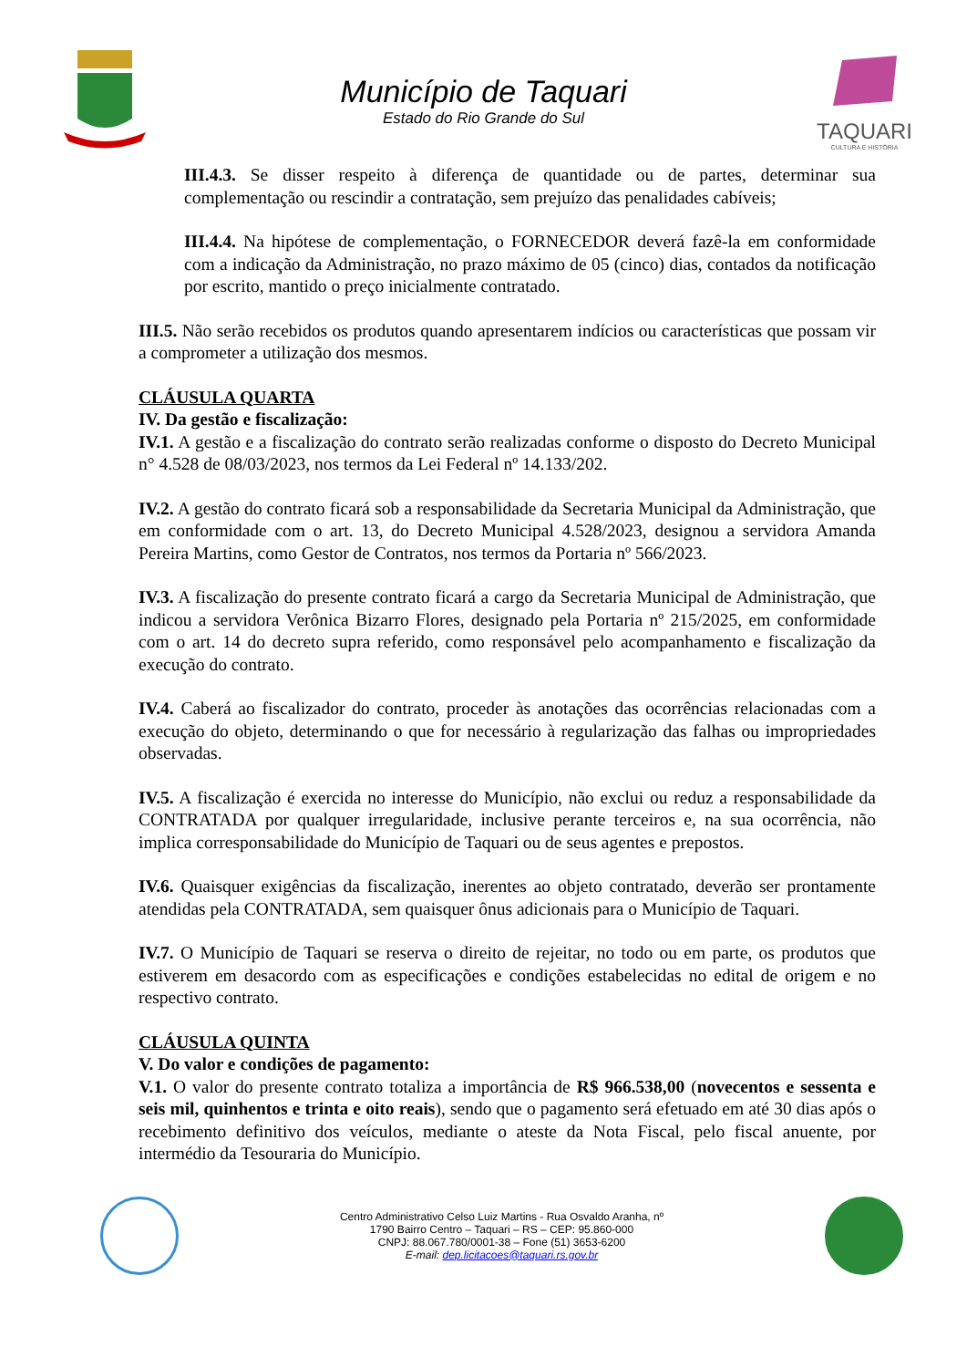Município de Taquari
Estado do Rio Grande do Sul
TAQUARI
CULTURA E HISTÓRIA
III.4.3. Se disser respeito à diferença de quantidade ou de partes, determinar sua complementação ou rescindir a contratação, sem prejuízo das penalidades cabíveis;
III.4.4. Na hipótese de complementação, o FORNECEDOR deverá fazê-la em conformidade com a indicação da Administração, no prazo máximo de 05 (cinco) dias, contados da notificação por escrito, mantido o preço inicialmente contratado.
III.5. Não serão recebidos os produtos quando apresentarem indícios ou características que possam vir a comprometer a utilização dos mesmos.
CLÁUSULA QUARTA
IV. Da gestão e fiscalização:
IV.1. A gestão e a fiscalização do contrato serão realizadas conforme o disposto do Decreto Municipal n° 4.528 de 08/03/2023, nos termos da Lei Federal nº 14.133/202.
IV.2. A gestão do contrato ficará sob a responsabilidade da Secretaria Municipal da Administração, que em conformidade com o art. 13, do Decreto Municipal 4.528/2023, designou a servidora Amanda Pereira Martins, como Gestor de Contratos, nos termos da Portaria nº 566/2023.
IV.3. A fiscalização do presente contrato ficará a cargo da Secretaria Municipal de Administração, que indicou a servidora Verônica Bizarro Flores, designado pela Portaria nº 215/2025, em conformidade com o art. 14 do decreto supra referido, como responsável pelo acompanhamento e fiscalização da execução do contrato.
IV.4. Caberá ao fiscalizador do contrato, proceder às anotações das ocorrências relacionadas com a execução do objeto, determinando o que for necessário à regularização das falhas ou impropriedades observadas.
IV.5. A fiscalização é exercida no interesse do Município, não exclui ou reduz a responsabilidade da CONTRATADA por qualquer irregularidade, inclusive perante terceiros e, na sua ocorrência, não implica corresponsabilidade do Município de Taquari ou de seus agentes e prepostos.
IV.6. Quaisquer exigências da fiscalização, inerentes ao objeto contratado, deverão ser prontamente atendidas pela CONTRATADA, sem quaisquer ônus adicionais para o Município de Taquari.
IV.7. O Município de Taquari se reserva o direito de rejeitar, no todo ou em parte, os produtos que estiverem em desacordo com as especificações e condições estabelecidas no edital de origem e no respectivo contrato.
CLÁUSULA QUINTA
V. Do valor e condições de pagamento:
V.1. O valor do presente contrato totaliza a importância de R$ 966.538,00 (novecentos e sessenta e seis mil, quinhentos e trinta e oito reais), sendo que o pagamento será efetuado em até 30 dias após o recebimento definitivo dos veículos, mediante o ateste da Nota Fiscal, pelo fiscal anuente, por intermédio da Tesouraria do Município.
Centro Administrativo Celso Luiz Martins - Rua Osvaldo Aranha, nº
1790 Bairro Centro – Taquari – RS – CEP: 95.860-000
CNPJ: 88.067.780/0001-38 – Fone (51) 3653-6200
E-mail: dep.licitacoes@taquari.rs.gov.br